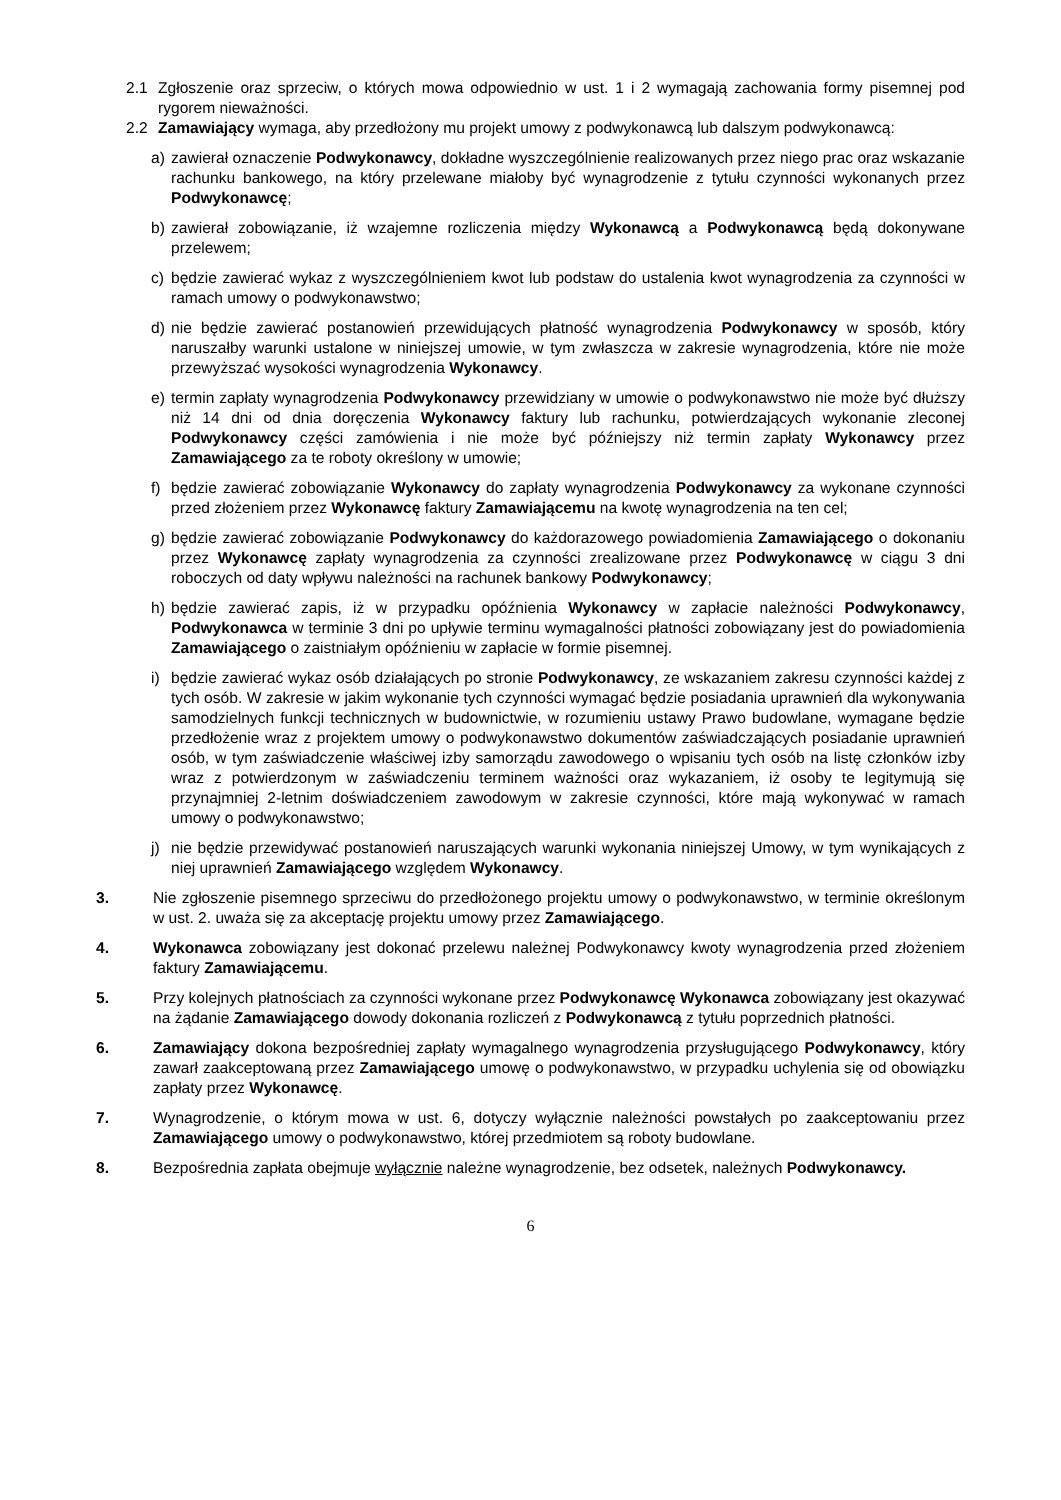2.1 Zgłoszenie oraz sprzeciw, o których mowa odpowiednio w ust. 1 i 2 wymagają zachowania formy pisemnej pod rygorem nieważności.
2.2 Zamawiający wymaga, aby przedłożony mu projekt umowy z podwykonawcą lub dalszym podwykonawcą:
a) zawierał oznaczenie Podwykonawcy, dokładne wyszczególnienie realizowanych przez niego prac oraz wskazanie rachunku bankowego, na który przelewane miałoby być wynagrodzenie z tytułu czynności wykonanych przez Podwykonawcę;
b) zawierał zobowiązanie, iż wzajemne rozliczenia między Wykonawcą a Podwykonawcą będą dokonywane przelewem;
c) będzie zawierać wykaz z wyszczególnieniem kwot lub podstaw do ustalenia kwot wynagrodzenia za czynności w ramach umowy o podwykonawstwo;
d) nie będzie zawierać postanowień przewidujących płatność wynagrodzenia Podwykonawcy w sposób, który naruszałby warunki ustalone w niniejszej umowie, w tym zwłaszcza w zakresie wynagrodzenia, które nie może przewyższać wysokości wynagrodzenia Wykonawcy.
e) termin zapłaty wynagrodzenia Podwykonawcy przewidziany w umowie o podwykonawstwo nie może być dłuższy niż 14 dni od dnia doręczenia Wykonawcy faktury lub rachunku, potwierdzających wykonanie zleconej Podwykonawcy części zamówienia i nie może być późniejszy niż termin zapłaty Wykonawcy przez Zamawiającego za te roboty określony w umowie;
f) będzie zawierać zobowiązanie Wykonawcy do zapłaty wynagrodzenia Podwykonawcy za wykonane czynności przed złożeniem przez Wykonawcę faktury Zamawiającemu na kwotę wynagrodzenia na ten cel;
g) będzie zawierać zobowiązanie Podwykonawcy do każdorazowego powiadomienia Zamawiającego o dokonaniu przez Wykonawcę zapłaty wynagrodzenia za czynności zrealizowane przez Podwykonawcę w ciągu 3 dni roboczych od daty wpływu należności na rachunek bankowy Podwykonawcy;
h) będzie zawierać zapis, iż w przypadku opóźnienia Wykonawcy w zapłacie należności Podwykonawcy, Podwykonawca w terminie 3 dni po upływie terminu wymagalności płatności zobowiązany jest do powiadomienia Zamawiającego o zaistniałym opóźnieniu w zapłacie w formie pisemnej.
i) będzie zawierać wykaz osób działających po stronie Podwykonawcy, ze wskazaniem zakresu czynności każdej z tych osób. W zakresie w jakim wykonanie tych czynności wymagać będzie posiadania uprawnień dla wykonywania samodzielnych funkcji technicznych w budownictwie, w rozumieniu ustawy Prawo budowlane, wymagane będzie przedłożenie wraz z projektem umowy o podwykonawstwo dokumentów zaświadczających posiadanie uprawnień osób, w tym zaświadczenie właściwej izby samorządu zawodowego o wpisaniu tych osób na listę członków izby wraz z potwierdzonym w zaświadczeniu terminem ważności oraz wykazaniem, iż osoby te legitymują się przynajmniej 2-letnim doświadczeniem zawodowym w zakresie czynności, które mają wykonywać w ramach umowy o podwykonawstwo;
j) nie będzie przewidywać postanowień naruszających warunki wykonania niniejszej Umowy, w tym wynikających z niej uprawnień Zamawiającego względem Wykonawcy.
3. Nie zgłoszenie pisemnego sprzeciwu do przedłożonego projektu umowy o podwykonawstwo, w terminie określonym w ust. 2. uważa się za akceptację projektu umowy przez Zamawiającego.
4. Wykonawca zobowiązany jest dokonać przelewu należnej Podwykonawcy kwoty wynagrodzenia przed złożeniem faktury Zamawiającemu.
5. Przy kolejnych płatnościach za czynności wykonane przez Podwykonawcę Wykonawca zobowiązany jest okazywać na żądanie Zamawiającego dowody dokonania rozliczeń z Podwykonawcą z tytułu poprzednich płatności.
6. Zamawiający dokona bezpośredniej zapłaty wymagalnego wynagrodzenia przysługującego Podwykonawcy, który zawarł zaakceptowaną przez Zamawiającego umowę o podwykonawstwo, w przypadku uchylenia się od obowiązku zapłaty przez Wykonawcę.
7. Wynagrodzenie, o którym mowa w ust. 6, dotyczy wyłącznie należności powstałych po zaakceptowaniu przez Zamawiającego umowy o podwykonawstwo, której przedmiotem są roboty budowlane.
8. Bezpośrednia zapłata obejmuje wyłącznie należne wynagrodzenie, bez odsetek, należnych Podwykonawcy.
6